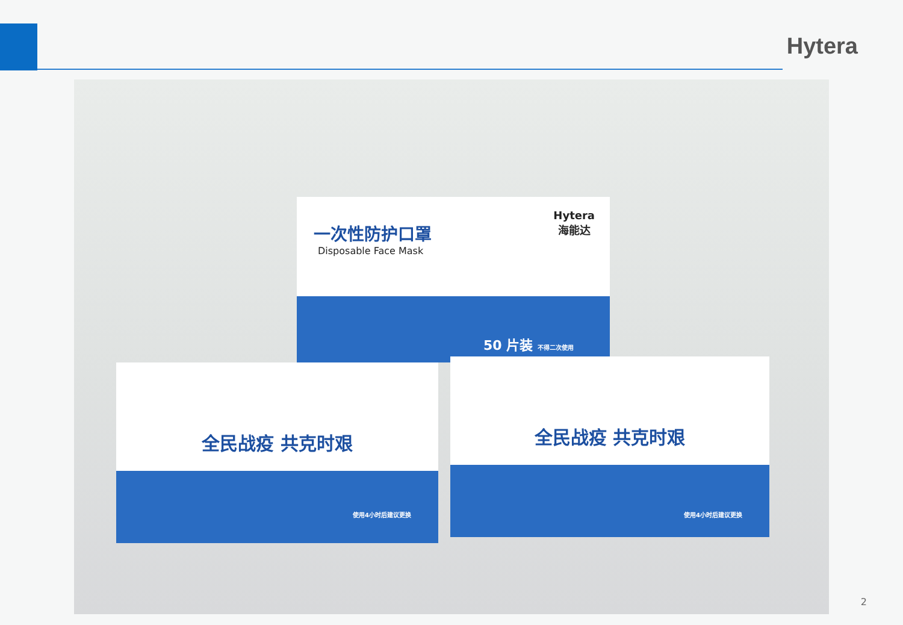Hytera
一次性防护口罩
Disposable Face Mask
Hytera
海能达
50 片装 不得二次使用
全民战疫 共克时艰
使用4小时后建议更换
全民战疫 共克时艰
使用4小时后建议更换
2